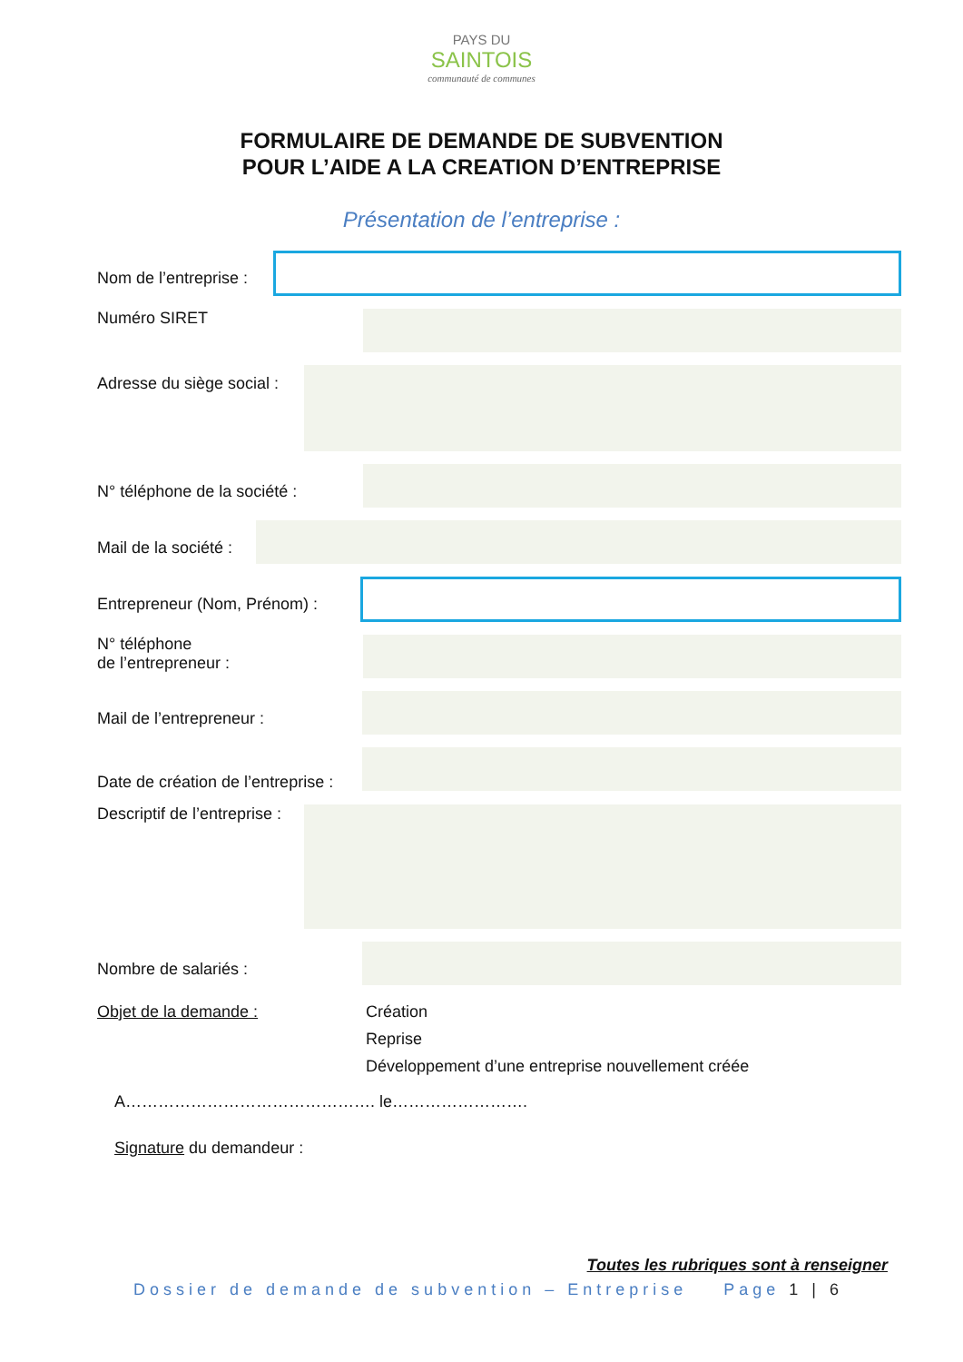PAYS DU
SAINTOIS
communauté de communes
FORMULAIRE DE DEMANDE DE SUBVENTION
POUR L’AIDE A LA CREATION D’ENTREPRISE
Présentation de l’entreprise :
Nom de l’entreprise :
Numéro SIRET
Adresse du siège social :
N° téléphone de la société :
Mail de la société :
Entrepreneur (Nom, Prénom) :
N° téléphone
de l’entrepreneur :
Mail de l’entrepreneur :
Date de création de l’entreprise :
Descriptif de l’entreprise :
Nombre de salariés :
Objet de la demande : Création
Reprise
Développement d’une entreprise nouvellement créée
A………………………………………. le…………………….
Signature du demandeur :
Toutes les rubriques sont à renseigner
Dossier de demande de subvention – Entreprise Page 1 | 6